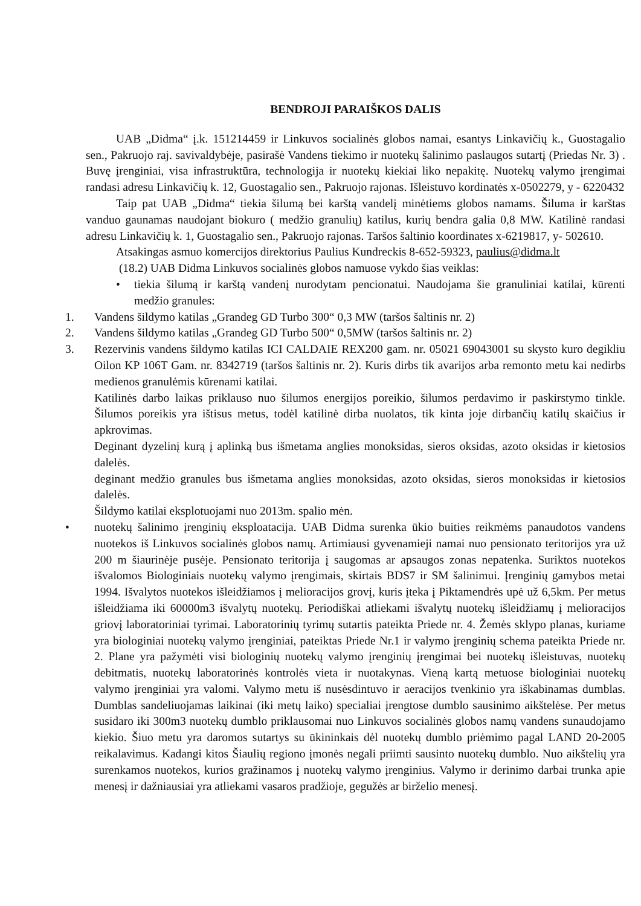BENDROJI PARAIŠKOS DALIS
UAB „Didma“ į.k. 151214459 ir Linkuvos socialinės globos namai, esantys Linkavičių k., Guostagalio sen., Pakruojo raj. savivaldybėje, pasirašė Vandens tiekimo ir nuotekų šalinimo paslaugos sutartį (Priedas Nr. 3) . Buvę įrenginiai, visa infrastruktūra, technologija ir nuotekų kiekiai liko nepakitę. Nuotekų valymo įrengimai randasi adresu Linkavičių k. 12, Guostagalio sen., Pakruojo rajonas. Išleistuvo kordinatės x-0502279, y - 6220432
Taip pat UAB „Didma“ tiekia šilumą bei karštą vandelį minėtiems globos namams. Šiluma ir karštas vanduo gaunamas naudojant biokuro ( medžio granulių) katilus, kurių bendra galia 0,8 MW. Katilinė randasi adresu Linkavičių k. 1, Guostagalio sen., Pakruojo rajonas. Taršos šaltinio koordinates x-6219817, y- 502610.
Atsakingas asmuo komercijos direktorius Paulius Kundreckis 8-652-59323, paulius@didma.lt
(18.2) UAB Didma Linkuvos socialinės globos namuose vykdo šias veiklas:
• tiekia šilumą ir karštą vandenį nurodytam pencionatui. Naudojama šie granuliniai katilai, kūrenti medžio granules:
1. Vandens šildymo katilas „Grandeg GD Turbo 300“ 0,3 MW (taršos šaltinis nr. 2)
2. Vandens šildymo katilas „Grandeg GD Turbo 500“ 0,5MW (taršos šaltinis nr. 2)
3. Rezervinis vandens šildymo katilas ICI CALDAIE REX200 gam. nr. 05021 69043001 su skysto kuro degikliu Oilon KP 106T Gam. nr. 8342719 (taršos šaltinis nr. 2). Kuris dirbs tik avarijos arba remonto metu kai nedirbs medienos granulėmis kūrenami katilai.
Katilinės darbo laikas priklauso nuo šilumos energijos poreikio, šilumos perdavimo ir paskirstymo tinkle. Šilumos poreikis yra ištisus metus, todėl katilinė dirba nuolatos, tik kinta joje dirbančių katilų skaičius ir apkrovimas.
Deginant dyzelinį kurą į aplinką bus išmetama anglies monoksidas, sieros oksidas, azoto oksidas ir kietosios dalelės.
deginant medžio granules bus išmetama anglies monoksidas, azoto oksidas, sieros monoksidas ir kietosios dalelės.
Šildymo katilai eksplotuojami nuo 2013m. spalio mėn.
• nuotekų šalinimo įrenginių eksploatacija. UAB Didma surenka ūkio buities reikmėms panaudotos vandens nuotekos iš Linkuvos socialinės globos namų. Artimiausi gyvenamieji namai nuo pensionato teritorijos yra už 200 m šiaurinėje pusėje. Pensionato teritorija į saugomas ar apsaugos zonas nepatenka. Suriktos nuotekos išvalomos Biologiniais nuotekų valymo įrengimais, skirtais BDS7 ir SM šalinimui. Įrenginių gamybos metai 1994. Išvalytos nuotekos išleidžiamos į melioracijos grovį, kuris įteka į Piktamendrės upė už 6,5km. Per metus išleidžiama iki 60000m3 išvalytų nuotekų. Periodiškai atliekami išvalytų nuotekų išleidžiamų į melioracijos griovį laboratoriniai tyrimai. Laboratorinių tyrimų sutartis pateikta Priede nr. 4. Žemės sklypo planas, kuriame yra biologiniai nuotekų valymo įrenginiai, pateiktas Priede Nr.1 ir valymo įrenginių schema pateikta Priede nr. 2. Plane yra pažymėti visi biologinių nuotekų valymo įrenginių įrengimai bei nuotekų išleistuvas, nuotekų debitmatis, nuotekų laboratorinės kontrolės vieta ir nuotakynas. Vieną kartą metuose biologiniai nuotekų valymo įrenginiai yra valomi. Valymo metu iš nusėsdintuvo ir aeracijos tvenkinio yra iškabinamas dumblas. Dumblas sandeliuojamas laikinai (iki metų laiko) specialiai įrengtose dumblo sausinimo aikštelėse. Per metus susidaro iki 300m3 nuotekų dumblo priklausomai nuo Linkuvos socialinės globos namų vandens sunaudojamo kiekio. Šiuo metu yra daromos sutartys su ūkininkais dėl nuotekų dumblo priėmimo pagal LAND 20-2005 reikalavimus. Kadangi kitos Šiaulių regiono įmonės negali priimti sausinto nuotekų dumblo. Nuo aikštelių yra surenkamos nuotekos, kurios gražinamos į nuotekų valymo įrenginius. Valymo ir derinimo darbai trunka apie menesį ir dažniausiai yra atliekami vasaros pradžioje, gegužės ar birželio menesį.